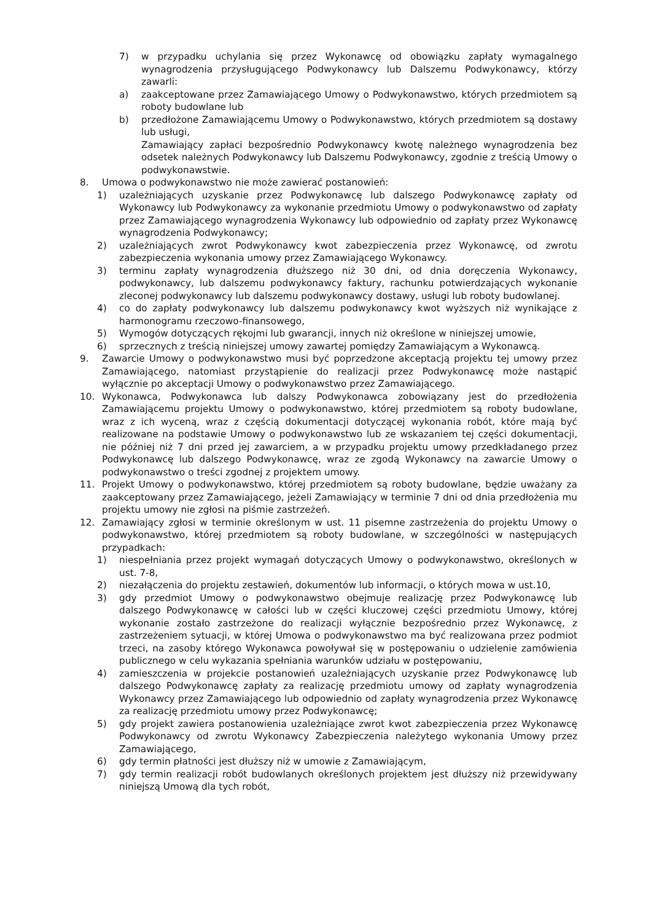7) w przypadku uchylania się przez Wykonawcę od obowiązku zapłaty wymagalnego wynagrodzenia przysługującego Podwykonawcy lub Dalszemu Podwykonawcy, którzy zawarli:
a) zaakceptowane przez Zamawiającego Umowy o Podwykonawstwo, których przedmiotem są roboty budowlane lub
b) przedłożone Zamawiającemu Umowy o Podwykonawstwo, których przedmiotem są dostawy lub usługi,
Zamawiający zapłaci bezpośrednio Podwykonawcy kwotę należnego wynagrodzenia bez odsetek należnych Podwykonawcy lub Dalszemu Podwykonawcy, zgodnie z treścią Umowy o podwykonawstwie.
8. Umowa o podwykonawstwo nie może zawierać postanowień:
1) uzależniających uzyskanie przez Podwykonawcę lub dalszego Podwykonawcę zapłaty od Wykonawcy lub Podwykonawcy za wykonanie przedmiotu Umowy o podwykonawstwo od zapłaty przez Zamawiającego wynagrodzenia Wykonawcy lub odpowiednio od zapłaty przez Wykonawcę wynagrodzenia Podwykonawcy;
2) uzależniających zwrot Podwykonawcy kwot zabezpieczenia przez Wykonawcę, od zwrotu zabezpieczenia wykonania umowy przez Zamawiającego Wykonawcy.
3) terminu zapłaty wynagrodzenia dłuższego niż 30 dni, od dnia doręczenia Wykonawcy, podwykonawcy, lub dalszemu podwykonawcy faktury, rachunku potwierdzających wykonanie zleconej podwykonawcy lub dalszemu podwykonawcy dostawy, usługi lub roboty budowlanej.
4) co do zapłaty podwykonawcy lub dalszemu podwykonawcy kwot wyższych niż wynikające z harmonogramu rzeczowo-finansowego,
5) Wymogów dotyczących rękojmi lub gwarancji, innych niż określone w niniejszej umowie,
6) sprzecznych z treścią niniejszej umowy zawartej pomiędzy Zamawiającym a Wykonawcą.
9. Zawarcie Umowy o podwykonawstwo musi być poprzedzone akceptacją projektu tej umowy przez Zamawiającego, natomiast przystąpienie do realizacji przez Podwykonawcę może nastąpić wyłącznie po akceptacji Umowy o podwykonawstwo przez Zamawiającego.
10. Wykonawca, Podwykonawca lub dalszy Podwykonawca zobowiązany jest do przedłożenia Zamawiającemu projektu Umowy o podwykonawstwo, której przedmiotem są roboty budowlane, wraz z ich wyceną, wraz z częścią dokumentacji dotyczącej wykonania robót, które mają być realizowane na podstawie Umowy o podwykonawstwo lub ze wskazaniem tej części dokumentacji, nie później niż 7 dni przed jej zawarciem, a w przypadku projektu umowy przedkładanego przez Podwykonawcę lub dalszego Podwykonawcę, wraz ze zgodą Wykonawcy na zawarcie Umowy o podwykonawstwo o treści zgodnej z projektem umowy.
11. Projekt Umowy o podwykonawstwo, której przedmiotem są roboty budowlane, będzie uważany za zaakceptowany przez Zamawiającego, jeżeli Zamawiający w terminie 7 dni od dnia przedłożenia mu projektu umowy nie zgłosi na piśmie zastrzeżeń.
12. Zamawiający zgłosi w terminie określonym w ust. 11 pisemne zastrzeżenia do projektu Umowy o podwykonawstwo, której przedmiotem są roboty budowlane, w szczególności w następujących przypadkach:
1) niespełniania przez projekt wymagań dotyczących Umowy o podwykonawstwo, określonych w ust. 7-8,
2) niezałączenia do projektu zestawień, dokumentów lub informacji, o których mowa w ust.10,
3) gdy przedmiot Umowy o podwykonawstwo obejmuje realizację przez Podwykonawcę lub dalszego Podwykonawcę w całości lub w części kluczowej części przedmiotu Umowy, której wykonanie zostało zastrzeżone do realizacji wyłącznie bezpośrednio przez Wykonawcę, z zastrzeżeniem sytuacji, w której Umowa o podwykonawstwo ma być realizowana przez podmiot trzeci, na zasoby którego Wykonawca powoływał się w postępowaniu o udzielenie zamówienia publicznego w celu wykazania spełniania warunków udziału w postępowaniu,
4) zamieszczenia w projekcie postanowień uzależniających uzyskanie przez Podwykonawcę lub dalszego Podwykonawcę zapłaty za realizację przedmiotu umowy od zapłaty wynagrodzenia Wykonawcy przez Zamawiającego lub odpowiednio od zapłaty wynagrodzenia przez Wykonawcę za realizację przedmiotu umowy przez Podwykonawcę;
5) gdy projekt zawiera postanowienia uzależniające zwrot kwot zabezpieczenia przez Wykonawcę Podwykonawcy od zwrotu Wykonawcy Zabezpieczenia należytego wykonania Umowy przez Zamawiającego,
6) gdy termin płatności jest dłuższy niż w umowie z Zamawiającym,
7) gdy termin realizacji robót budowlanych określonych projektem jest dłuższy niż przewidywany niniejszą Umową dla tych robót,